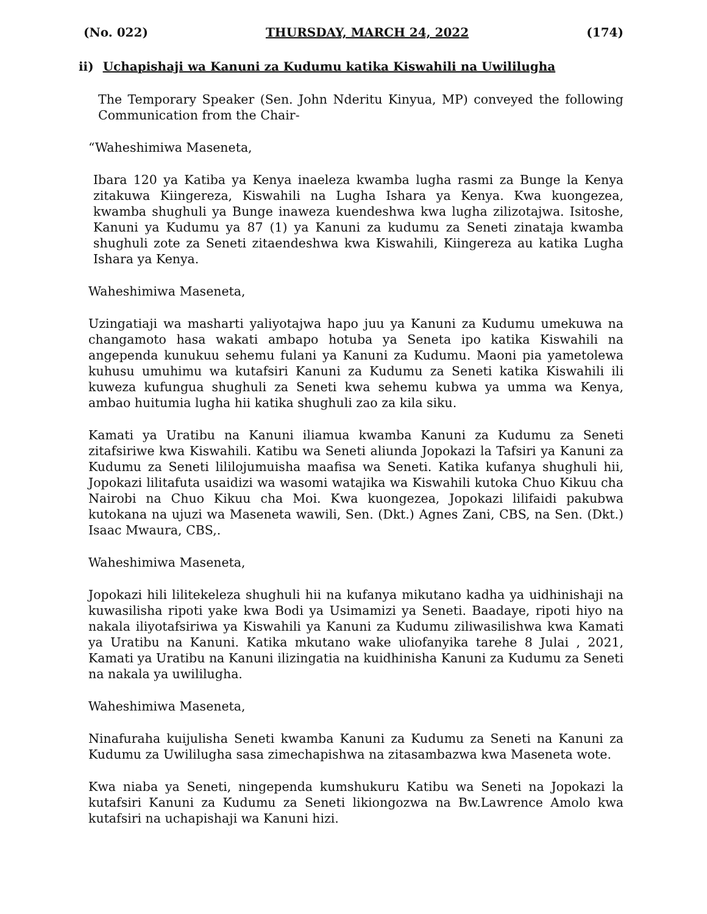(No. 022) THURSDAY, MARCH 24, 2022 (174)
ii) Uchapishaji wa Kanuni za Kudumu katika Kiswahili na Uwililugha
The Temporary Speaker (Sen. John Nderitu Kinyua, MP) conveyed the following Communication from the Chair-
“Waheshimiwa Maseneta,
Ibara 120 ya Katiba ya Kenya inaeleza kwamba lugha rasmi za Bunge la Kenya zitakuwa Kiingereza, Kiswahili na Lugha Ishara ya Kenya. Kwa kuongezea, kwamba shughuli ya Bunge inaweza kuendeshwa kwa lugha zilizotajwa. Isitoshe, Kanuni ya Kudumu ya 87 (1) ya Kanuni za kudumu za Seneti zinataja kwamba shughuli zote za Seneti zitaendeshwa kwa Kiswahili, Kiingereza au katika Lugha Ishara ya Kenya.
Waheshimiwa Maseneta,
Uzingatiaji wa masharti yaliyotajwa hapo juu ya Kanuni za Kudumu umekuwa na changamoto hasa wakati ambapo hotuba ya Seneta ipo katika Kiswahili na angependa kunukuu sehemu fulani ya Kanuni za Kudumu. Maoni pia yametolewa kuhusu umuhimu wa kutafsiri Kanuni za Kudumu za Seneti katika Kiswahili ili kuweza kufungua shughuli za Seneti kwa sehemu kubwa ya umma wa Kenya, ambao huitumia lugha hii katika shughuli zao za kila siku.
Kamati ya Uratibu na Kanuni iliamua kwamba Kanuni za Kudumu za Seneti zitafsiriwe kwa Kiswahili. Katibu wa Seneti aliunda Jopokazi la Tafsiri ya Kanuni za Kudumu za Seneti lililojumuisha maafisa wa Seneti. Katika kufanya shughuli hii, Jopokazi lilitafuta usaidizi wa wasomi watajika wa Kiswahili kutoka Chuo Kikuu cha Nairobi na Chuo Kikuu cha Moi. Kwa kuongezea, Jopokazi lilifaidi pakubwa kutokana na ujuzi wa Maseneta wawili, Sen. (Dkt.) Agnes Zani, CBS, na Sen. (Dkt.) Isaac Mwaura, CBS,.
Waheshimiwa Maseneta,
Jopokazi hili lilitekeleza shughuli hii na kufanya mikutano kadha ya uidhinishaji na kuwasilisha ripoti yake kwa Bodi ya Usimamizi ya Seneti. Baadaye, ripoti hiyo na nakala iliyotafsiriwa ya Kiswahili ya Kanuni za Kudumu ziliwasilishwa kwa Kamati ya Uratibu na Kanuni. Katika mkutano wake uliofanyika tarehe 8 Julai , 2021, Kamati ya Uratibu na Kanuni ilizingatia na kuidhinisha Kanuni za Kudumu za Seneti na nakala ya uwililugha.
Waheshimiwa Maseneta,
Ninafuraha kuijulisha Seneti kwamba Kanuni za Kudumu za Seneti na Kanuni za Kudumu za Uwililugha sasa zimechapishwa na zitasambazwa kwa Maseneta wote.
Kwa niaba ya Seneti, ningependa kumshukuru Katibu wa Seneti na Jopokazi la kutafsiri Kanuni za Kudumu za Seneti likiongozwa na Bw.Lawrence Amolo kwa kutafsiri na uchapishaji wa Kanuni hizi.